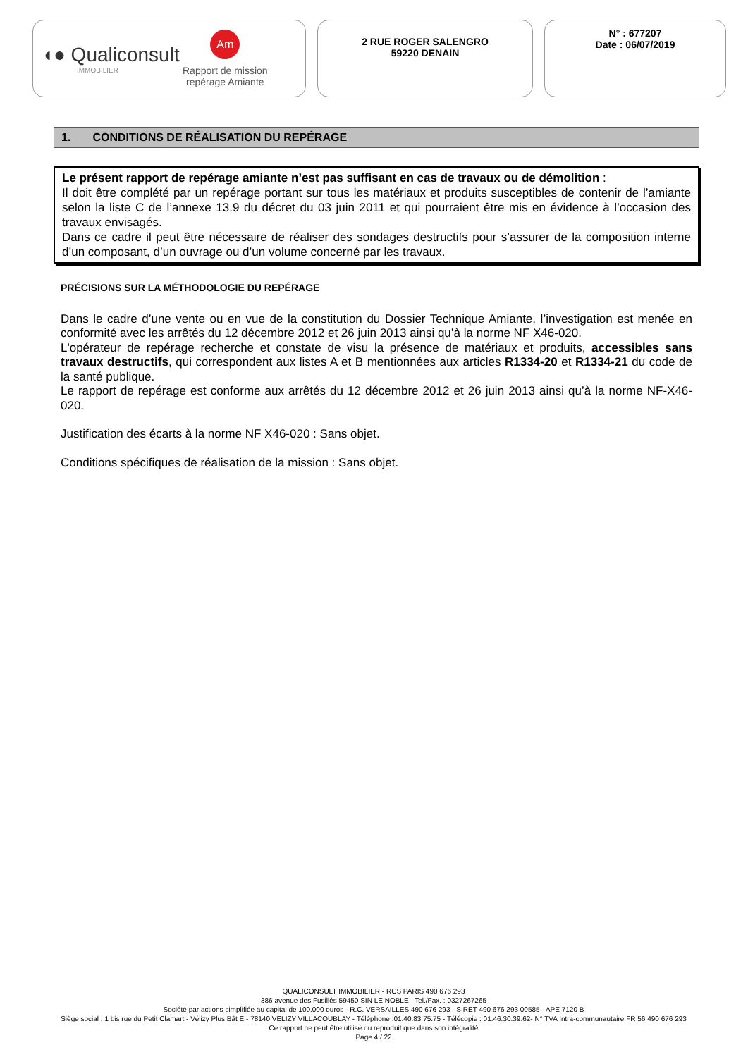◖● Qualiconsult
IMMOBILIER
Am
Rapport de mission
repérage Amiante
2 RUE ROGER SALENGRO
59220 DENAIN
N° : 677207
Date : 06/07/2019
1. CONDITIONS DE RÉALISATION DU REPÉRAGE
Le présent rapport de repérage amiante n’est pas suffisant en cas de travaux ou de démolition :
Il doit être complété par un repérage portant sur tous les matériaux et produits susceptibles de contenir de l’amiante selon la liste C de l’annexe 13.9 du décret du 03 juin 2011 et qui pourraient être mis en évidence à l’occasion des travaux envisagés.
Dans ce cadre il peut être nécessaire de réaliser des sondages destructifs pour s’assurer de la composition interne d’un composant, d’un ouvrage ou d’un volume concerné par les travaux.
PRÉCISIONS SUR LA MÉTHODOLOGIE DU REPÉRAGE
Dans le cadre d’une vente ou en vue de la constitution du Dossier Technique Amiante, l’investigation est menée en conformité avec les arrêtés du 12 décembre 2012 et 26 juin 2013 ainsi qu’à la norme NF X46-020.
L'opérateur de repérage recherche et constate de visu la présence de matériaux et produits, accessibles sans travaux destructifs, qui correspondent aux listes A et B mentionnées aux articles R1334-20 et R1334-21 du code de la santé publique.
Le rapport de repérage est conforme aux arrêtés du 12 décembre 2012 et 26 juin 2013 ainsi qu’à la norme NF-X46-020.
Justification des écarts à la norme NF X46-020 : Sans objet.
Conditions spécifiques de réalisation de la mission : Sans objet.
QUALICONSULT IMMOBILIER - RCS PARIS 490 676 293
386 avenue des Fusillés 59450 SIN LE NOBLE - Tel./Fax. : 0327267265
Société par actions simplifiée au capital de 100.000 euros - R.C. VERSAILLES 490 676 293 - SIRET 490 676 293 00585 - APE 7120 B
Siège social : 1 bis rue du Petit Clamart - Vélizy Plus Bât E - 78140 VELIZY VILLACOUBLAY - Téléphone :01.40.83.75.75 - Télécopie : 01.46.30.39.62- N° TVA Intra-communautaire FR 56 490 676 293
Ce rapport ne peut être utilisé ou reproduit que dans son intégralité
Page 4 / 22